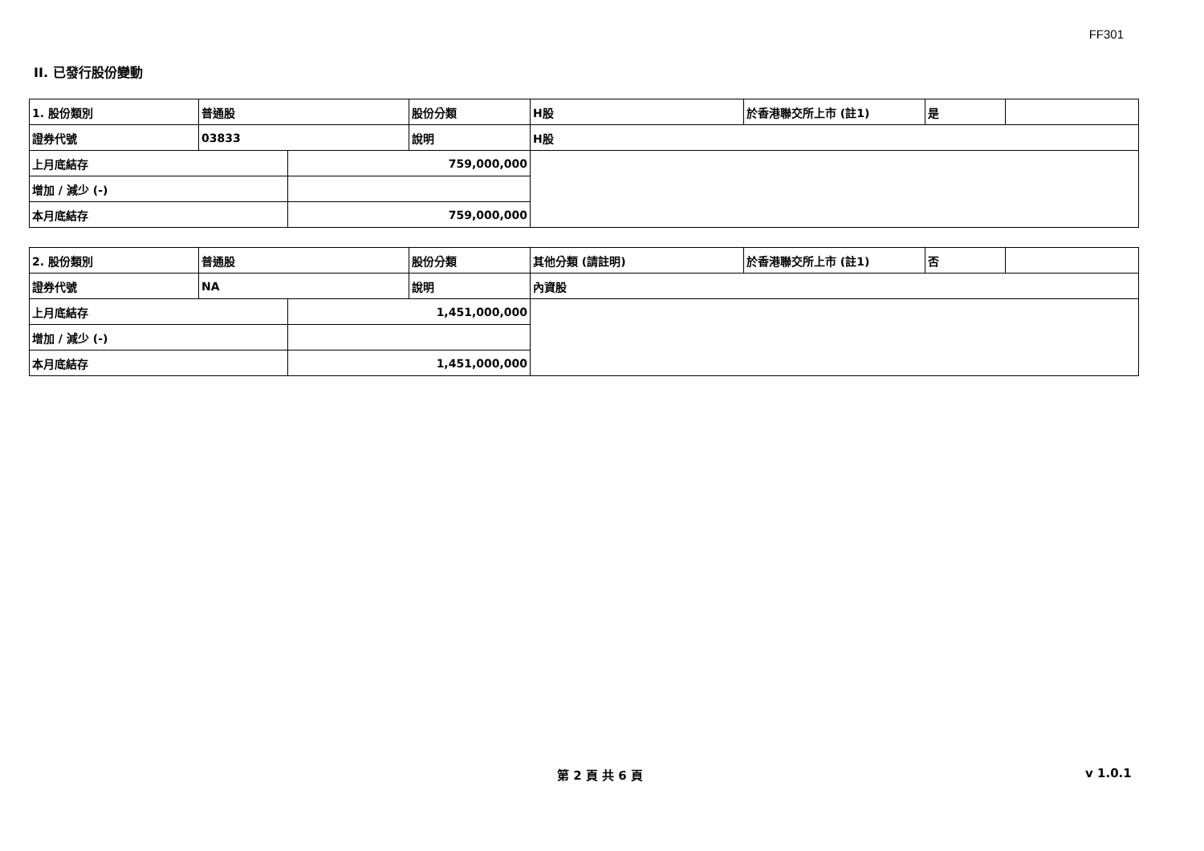FF301
II. 已發行股份變動
| 1. 股份類別 | 普通股 | | 股份分類 | H股 | 於香港聯交所上市 (註1) | 是 | |
| 證券代號 | 03833 | | 說明 | H股 | | | |
| 上月底結存 | | 759,000,000 | | | | | |
| 增加 / 減少 (-) | | | | | | | |
| 本月底結存 | | 759,000,000 | | | | | |
| 2. 股份類別 | 普通股 | | 股份分類 | 其他分類 (請註明) | 於香港聯交所上市 (註1) | 否 | |
| 證券代號 | NA | | 說明 | 內資股 | | | |
| 上月底結存 | | 1,451,000,000 | | | | | |
| 增加 / 減少 (-) | | | | | | | |
| 本月底結存 | | 1,451,000,000 | | | | | |
第 2 頁 共 6 頁 v 1.0.1